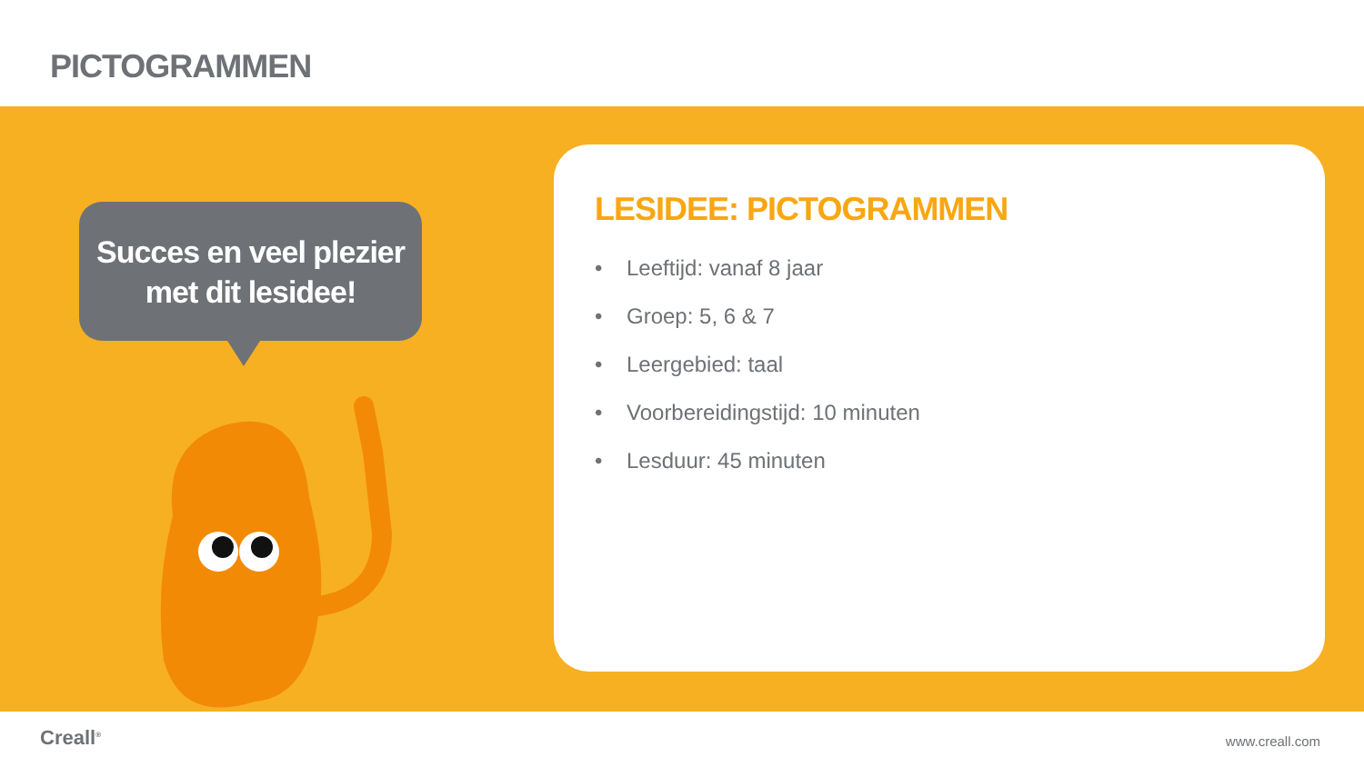PICTOGRAMMEN
Succes en veel plezier
met dit lesidee!
LESIDEE: PICTOGRAMMEN
• Leeftijd: vanaf 8 jaar
• Groep: 5, 6 & 7
• Leergebied: taal
• Voorbereidingstijd: 10 minuten
• Lesduur: 45 minuten
Creall<sup>®</sup> www.creall.com